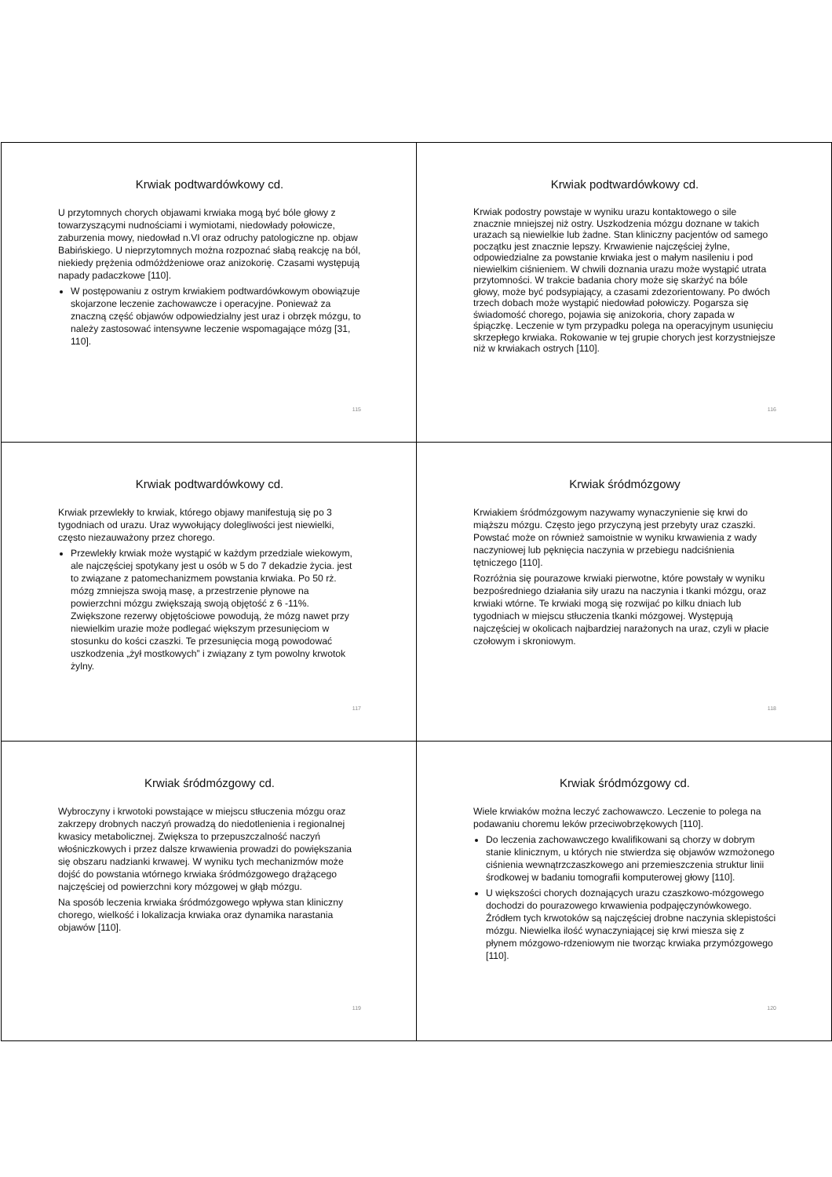Krwiak podtwardówkowy cd.
U przytomnych chorych objawami krwiaka mogą być bóle głowy z towarzyszącymi nudnościami i wymiotami, niedowłady połowicze, zaburzenia mowy, niedowład n.VI oraz odruchy patologiczne np. objaw Babińskiego. U nieprzytomnych można rozpoznać słabą reakcję na ból, niekiedy prężenia odmóżdżeniowe oraz anizokorię. Czasami występują napady padaczkowe [110].
W postępowaniu z ostrym krwiakiem podtwardówkowym obowiązuje skojarzone leczenie zachowawcze i operacyjne. Ponieważ za znaczną część objawów odpowiedzialny jest uraz i obrzęk mózgu, to należy zastosować intensywne leczenie wspomagające mózg [31, 110].
115
Krwiak podtwardówkowy cd.
Krwiak podostry powstaje w wyniku urazu kontaktowego o sile znacznie mniejszej niż ostry. Uszkodzenia mózgu doznane w takich urazach są niewielkie lub żadne. Stan kliniczny pacjentów od samego początku jest znacznie lepszy. Krwawienie najczęściej żylne, odpowiedzialne za powstanie krwiaka jest o małym nasileniu i pod niewielkim ciśnieniem. W chwili doznania urazu może wystąpić utrata przytomności. W trakcie badania chory może się skarżyć na bóle głowy, może być podsypiający, a czasami zdezorientowany. Po dwóch trzech dobach może wystąpić niedowład połowiczy. Pogarsza się świadomość chorego, pojawia się anizokoria, chory zapada w śpiączkę. Leczenie w tym przypadku polega na operacyjnym usunięciu skrzepłego krwiaka. Rokowanie w tej grupie chorych jest korzystniejsze niż w krwiakach ostrych [110].
116
Krwiak podtwardówkowy cd.
Krwiak przewlekły to krwiak, którego objawy manifestują się po 3 tygodniach od urazu. Uraz wywołujący dolegliwości jest niewielki, często niezauważony przez chorego.
Przewlekły krwiak może wystąpić w każdym przedziale wiekowym, ale najczęściej spotykany jest u osób w 5 do 7 dekadzie życia. jest to związane z patomechanizmem powstania krwiaka. Po 50 rż. mózg zmniejsza swoją masę, a przestrzenie płynowe na powierzchni mózgu zwiększają swoją objętość z 6 -11%. Zwiększone rezerwy objętościowe powodują, że mózg nawet przy niewielkim urazie może podlegać większym przesunięciom w stosunku do kości czaszki. Te przesunięcia mogą powodować uszkodzenia „żył mostkowych” i związany z tym powolny krwotok żylny.
117
Krwiak śródmózgowy
Krwiakiem śródmózgowym nazywamy wynaczynienie się krwi do miąższu mózgu. Często jego przyczyną jest przebyty uraz czaszki. Powstać może on również samoistnie w wyniku krwawienia z wady naczyniowej lub pęknięcia naczynia w przebiegu nadciśnienia tętniczego [110].
Rozróżnia się pourazowe krwiaki pierwotne, które powstały w wyniku bezpośredniego działania siły urazu na naczynia i tkanki mózgu, oraz krwiaki wtórne. Te krwiaki mogą się rozwijać po kilku dniach lub tygodniach w miejscu stłuczenia tkanki mózgowej. Występują najczęściej w okolicach najbardziej narażonych na uraz, czyli w płacie czołowym i skroniowym.
118
Krwiak śródmózgowy cd.
Wybroczyny i krwotoki powstające w miejscu stłuczenia mózgu oraz zakrzepy drobnych naczyń prowadzą do niedotlenienia i regionalnej kwasicy metabolicznej. Zwiększa to przepuszczalność naczyń włośniczkowych i przez dalsze krwawienia prowadzi do powiększania się obszaru nadzianki krwawej. W wyniku tych mechanizmów może dojść do powstania wtórnego krwiaka śródmózgowego drążącego najczęściej od powierzchni kory mózgowej w głąb mózgu.
Na sposób leczenia krwiaka śródmózgowego wpływa stan kliniczny chorego, wielkość i lokalizacja krwiaka oraz dynamika narastania objawów [110].
119
Krwiak śródmózgowy cd.
Wiele krwiaków można leczyć zachowawczo. Leczenie to polega na podawaniu choremu leków przeciwobrzękowych [110].
Do leczenia zachowawczego kwalifikowani są chorzy w dobrym stanie klinicznym, u których nie stwierdza się objawów wzmożonego ciśnienia wewnątrzczaszkowego ani przemieszczenia struktur linii środkowej w badaniu tomografii komputerowej głowy [110].
U większości chorych doznających urazu czaszkowo-mózgowego dochodzi do pourazowego krwawienia podpajęczynówkowego. Źródłem tych krwotoków są najczęściej drobne naczynia sklepistości mózgu. Niewielka ilość wynaczyniającej się krwi miesza się z płynem mózgowo-rdzeniowym nie tworząc krwiaka przymózgowego [110].
120